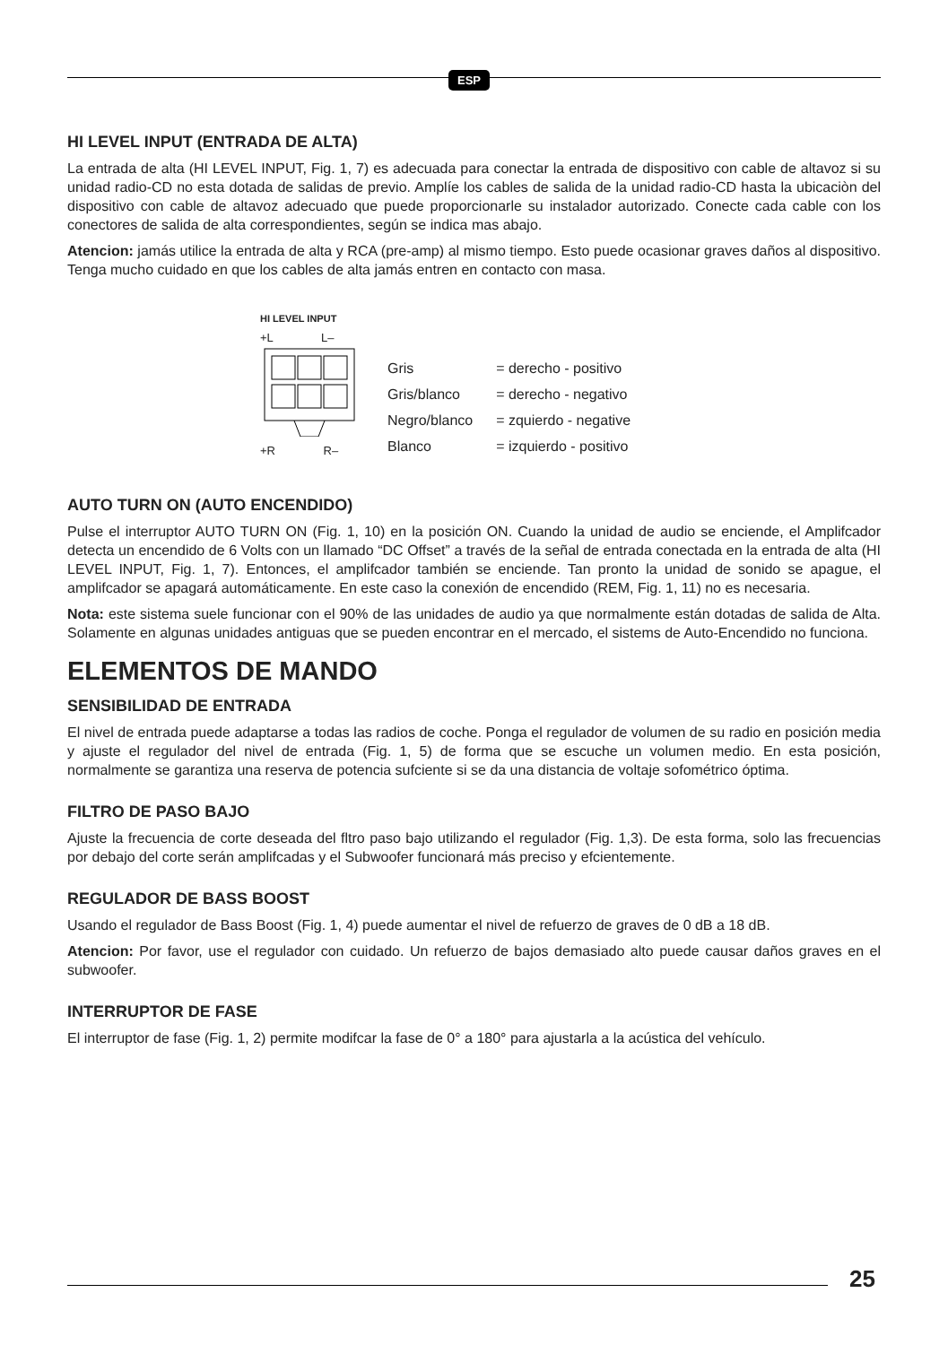ESP
HI LEVEL INPUT (ENTRADA DE ALTA)
La entrada de alta (HI LEVEL INPUT, Fig. 1, 7) es adecuada para conectar la entrada de dispositivo con cable de altavoz si su unidad radio-CD no esta dotada de salidas de previo. Amplíe los cables de salida de la unidad radio-CD hasta la ubicaciòn del dispositivo con cable de altavoz adecuado que puede proporcionarle su instalador autorizado. Conecte cada cable con los conectores de salida de alta correspondientes, según se indica mas abajo.
Atencion: jamás utilice la entrada de alta y RCA (pre-amp) al mismo tiempo. Esto puede ocasionar graves daños al dispositivo. Tenga mucho cuidado en que los cables de alta jamás entren en contacto con masa.
HI LEVEL INPUT
+L L–
+R R–
| Gris | = derecho - positivo |
| Gris/blanco | = derecho - negativo |
| Negro/blanco | = zquierdo - negative |
| Blanco | = izquierdo - positivo |
AUTO TURN ON (AUTO ENCENDIDO)
Pulse el interruptor AUTO TURN ON (Fig. 1, 10) en la posición ON. Cuando la unidad de audio se enciende, el Amplifcador detecta un encendido de 6 Volts con un llamado “DC Offset” a través de la señal de entrada conectada en la entrada de alta (HI LEVEL INPUT, Fig. 1, 7). Entonces, el amplifcador también se enciende. Tan pronto la unidad de sonido se apague, el amplifcador se apagará automáticamente. En este caso la conexión de encendido (REM, Fig. 1, 11) no es necesaria.
Nota: este sistema suele funcionar con el 90% de las unidades de audio ya que normalmente están dotadas de salida de Alta. Solamente en algunas unidades antiguas que se pueden encontrar en el mercado, el sistems de Auto-Encendido no funciona.
ELEMENTOS DE MANDO
SENSIBILIDAD DE ENTRADA
El nivel de entrada puede adaptarse a todas las radios de coche. Ponga el regulador de volumen de su radio en posición media y ajuste el regulador del nivel de entrada (Fig. 1, 5) de forma que se escuche un volumen medio. En esta posición, normalmente se garantiza una reserva de potencia sufciente si se da una distancia de voltaje sofométrico óptima.
FILTRO DE PASO BAJO
Ajuste la frecuencia de corte deseada del fltro paso bajo utilizando el regulador (Fig. 1,3). De esta forma, solo las frecuencias por debajo del corte serán amplifcadas y el Subwoofer funcionará más preciso y efcientemente.
REGULADOR DE BASS BOOST
Usando el regulador de Bass Boost (Fig. 1, 4) puede aumentar el nivel de refuerzo de graves de 0 dB a 18 dB.
Atencion: Por favor, use el regulador con cuidado. Un refuerzo de bajos demasiado alto puede causar daños graves en el subwoofer.
INTERRUPTOR DE FASE
El interruptor de fase (Fig. 1, 2) permite modifcar la fase de 0° a 180° para ajustarla a la acústica del vehículo.
25